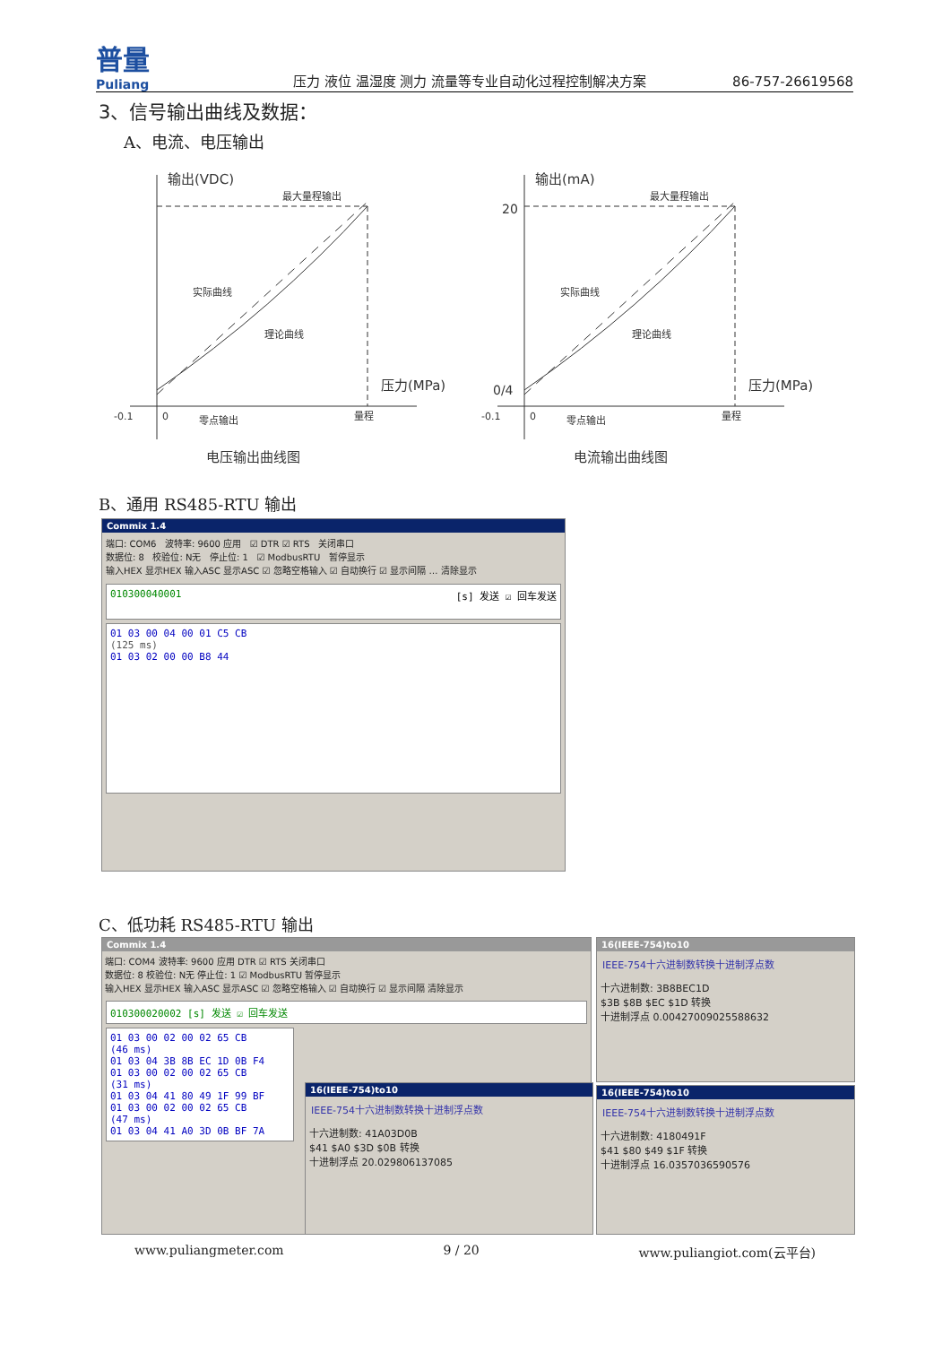普量
Puliang
压力 液位 温湿度 测力 流量等专业自动化过程控制解决方案
86-757-26619568
3、信号输出曲线及数据：
A、电流、电压输出
输出(VDC)
最大量程输出
实际曲线
理论曲线
压力(MPa)
-0.1
0
零点输出
量程
电压输出曲线图
输出(mA)
20
最大量程输出
实际曲线
理论曲线
压力(MPa)
0/4
-0.1
0
零点输出
量程
电流输出曲线图
B、通用 RS485-RTU 输出
Commix 1.4
端口: COM6 波特率: 9600 应用 ☑ DTR ☑ RTS 关闭串口
数据位: 8 校验位: N无 停止位: 1 ☑ ModbusRTU 暂停显示
输入HEX 显示HEX 输入ASC 显示ASC ☑ 忽略空格输入 ☑ 自动换行 ☑ 显示间隔 … 清除显示
010300040001 [s] 发送 ☑ 回车发送
01 03 00 04 00 01 C5 CB
(125 ms)
01 03 02 00 00 B8 44
C、低功耗 RS485-RTU 输出
Commix 1.4
端口: COM4 波特率: 9600 应用 DTR ☑ RTS 关闭串口
数据位: 8 校验位: N无 停止位: 1 ☑ ModbusRTU 暂停显示
输入HEX 显示HEX 输入ASC 显示ASC ☑ 忽略空格输入 ☑ 自动换行 ☑ 显示间隔 清除显示
010300020002 [s] 发送 ☑ 回车发送
01 03 00 02 00 02 65 CB
(46 ms)
01 03 04 3B 8B EC 1D 0B F4
01 03 00 02 00 02 65 CB
(31 ms)
01 03 04 41 80 49 1F 99 BF
01 03 00 02 00 02 65 CB
(47 ms)
01 03 04 41 A0 3D 0B BF 7A
16(IEEE-754)to10
IEEE-754十六进制数转换十进制浮点数
十六进制数: 41A03D0B
$41 $A0 $3D $0B 转换
十进制浮点 20.029806137085
16(IEEE-754)to10
IEEE-754十六进制数转换十进制浮点数
十六进制数: 3B8BEC1D
$3B $8B $EC $1D 转换
十进制浮点 0.00427009025588632
16(IEEE-754)to10
IEEE-754十六进制数转换十进制浮点数
十六进制数: 4180491F
$41 $80 $49 $1F 转换
十进制浮点 16.0357036590576
www.puliangmeter.com 9 / 20 www.puliangiot.com(云平台)